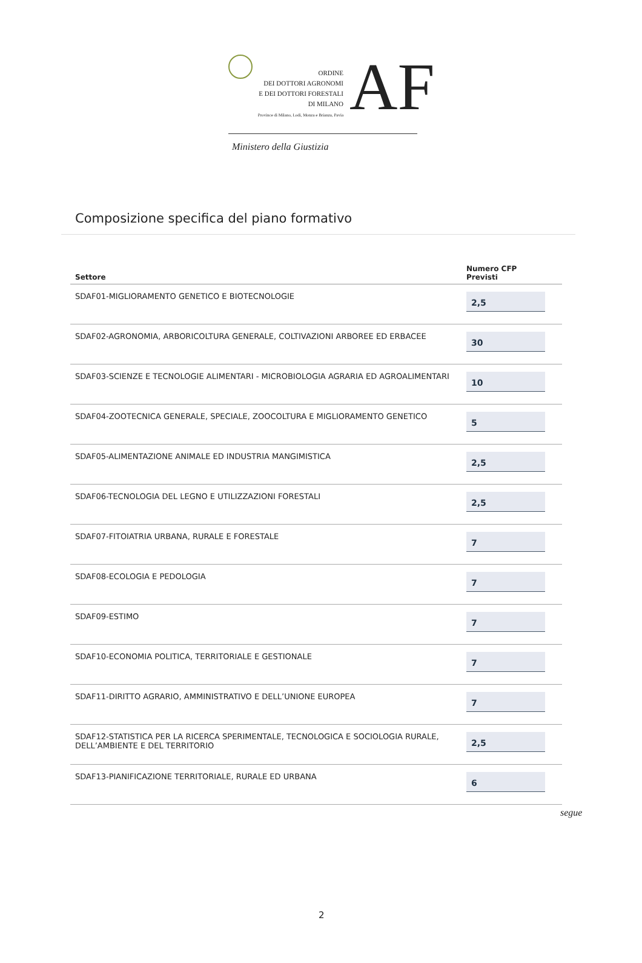ORDINE
DEI DOTTORI AGRONOMI
E DEI DOTTORI FORESTALI
DI MILANO
Province di Milano, Lodi, Monza e Brianza, Pavia
AF
Ministero della Giustizia
Composizione specifica del piano formativo
| Settore | Numero CFP Previsti |
| --- | --- |
| SDAF01-MIGLIORAMENTO GENETICO E BIOTECNOLOGIE | 2,5 |
| SDAF02-AGRONOMIA, ARBORICOLTURA GENERALE, COLTIVAZIONI ARBOREE ED ERBACEE | 30 |
| SDAF03-SCIENZE E TECNOLOGIE ALIMENTARI - MICROBIOLOGIA AGRARIA ED AGROALIMENTARI | 10 |
| SDAF04-ZOOTECNICA GENERALE, SPECIALE, ZOOCOLTURA E MIGLIORAMENTO GENETICO | 5 |
| SDAF05-ALIMENTAZIONE ANIMALE ED INDUSTRIA MANGIMISTICA | 2,5 |
| SDAF06-TECNOLOGIA DEL LEGNO E UTILIZZAZIONI FORESTALI | 2,5 |
| SDAF07-FITOIATRIA URBANA, RURALE E FORESTALE | 7 |
| SDAF08-ECOLOGIA E PEDOLOGIA | 7 |
| SDAF09-ESTIMO | 7 |
| SDAF10-ECONOMIA POLITICA, TERRITORIALE E GESTIONALE | 7 |
| SDAF11-DIRITTO AGRARIO, AMMINISTRATIVO E DELL’UNIONE EUROPEA | 7 |
| SDAF12-STATISTICA PER LA RICERCA SPERIMENTALE, TECNOLOGICA E SOCIOLOGIA RURALE, DELL’AMBIENTE E DEL TERRITORIO | 2,5 |
| SDAF13-PIANIFICAZIONE TERRITORIALE, RURALE ED URBANA | 6 |
segue
2